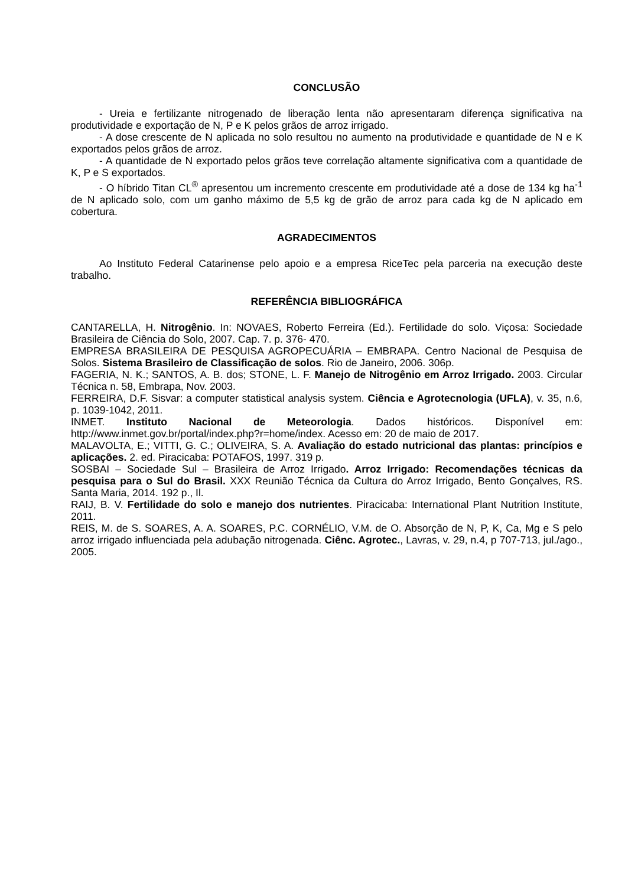CONCLUSÃO
- Ureia e fertilizante nitrogenado de liberação lenta não apresentaram diferença significativa na produtividade e exportação de N, P e K pelos grãos de arroz irrigado.
- A dose crescente de N aplicada no solo resultou no aumento na produtividade e quantidade de N e K exportados pelos grãos de arroz.
- A quantidade de N exportado pelos grãos teve correlação altamente significativa com a quantidade de K, P e S exportados.
- O híbrido Titan CL<sup>®</sup> apresentou um incremento crescente em produtividade até a dose de 134 kg ha<sup>-1</sup> de N aplicado solo, com um ganho máximo de 5,5 kg de grão de arroz para cada kg de N aplicado em cobertura.
AGRADECIMENTOS
Ao Instituto Federal Catarinense pelo apoio e a empresa RiceTec pela parceria na execução deste trabalho.
REFERÊNCIA BIBLIOGRÁFICA
CANTARELLA, H. Nitrogênio. In: NOVAES, Roberto Ferreira (Ed.). Fertilidade do solo. Viçosa: Sociedade Brasileira de Ciência do Solo, 2007. Cap. 7. p. 376- 470.
EMPRESA BRASILEIRA DE PESQUISA AGROPECUÁRIA – EMBRAPA. Centro Nacional de Pesquisa de Solos. Sistema Brasileiro de Classificação de solos. Rio de Janeiro, 2006. 306p.
FAGERIA, N. K.; SANTOS, A. B. dos; STONE, L. F. Manejo de Nitrogênio em Arroz Irrigado. 2003. Circular Técnica n. 58, Embrapa, Nov. 2003.
FERREIRA, D.F. Sisvar: a computer statistical analysis system. Ciência e Agrotecnologia (UFLA), v. 35, n.6, p. 1039-1042, 2011.
INMET. Instituto Nacional de Meteorologia. Dados históricos. Disponível em: http://www.inmet.gov.br/portal/index.php?r=home/index. Acesso em: 20 de maio de 2017.
MALAVOLTA, E.; VITTI, G. C.; OLIVEIRA, S. A. Avaliação do estado nutricional das plantas: princípios e aplicações. 2. ed. Piracicaba: POTAFOS, 1997. 319 p.
SOSBAI – Sociedade Sul – Brasileira de Arroz Irrigado. Arroz Irrigado: Recomendações técnicas da pesquisa para o Sul do Brasil. XXX Reunião Técnica da Cultura do Arroz Irrigado, Bento Gonçalves, RS. Santa Maria, 2014. 192 p., Il.
RAIJ, B. V. Fertilidade do solo e manejo dos nutrientes. Piracicaba: International Plant Nutrition Institute, 2011.
REIS, M. de S. SOARES, A. A. SOARES, P.C. CORNÉLIO, V.M. de O. Absorção de N, P, K, Ca, Mg e S pelo arroz irrigado influenciada pela adubação nitrogenada. Ciênc. Agrotec., Lavras, v. 29, n.4, p 707-713, jul./ago., 2005.